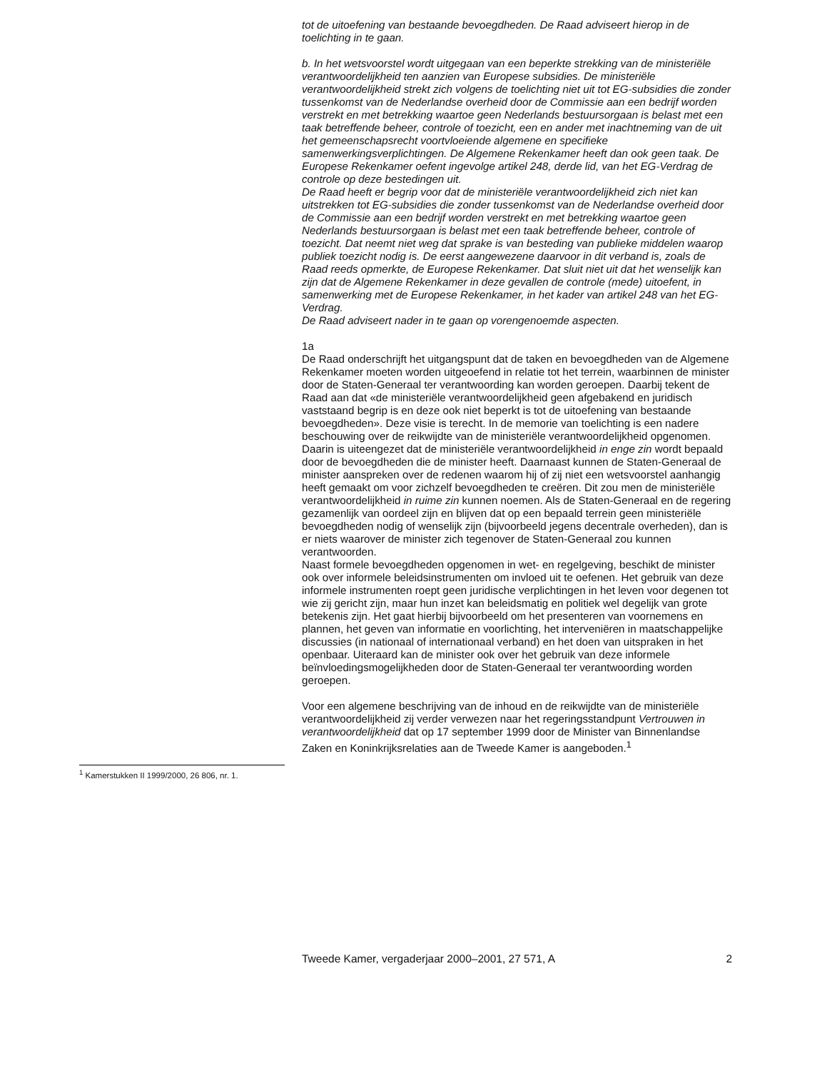tot de uitoefening van bestaande bevoegdheden. De Raad adviseert hierop in de toelichting in te gaan.
b. In het wetsvoorstel wordt uitgegaan van een beperkte strekking van de ministeriële verantwoordelijkheid ten aanzien van Europese subsidies. De ministeriële verantwoordelijkheid strekt zich volgens de toelichting niet uit tot EG-subsidies die zonder tussenkomst van de Nederlandse overheid door de Commissie aan een bedrijf worden verstrekt en met betrekking waartoe geen Nederlands bestuursorgaan is belast met een taak betreffende beheer, controle of toezicht, een en ander met inachtneming van de uit het gemeenschapsrecht voortvloeiende algemene en specifieke samenwerkingsverplichtingen. De Algemene Rekenkamer heeft dan ook geen taak. De Europese Rekenkamer oefent ingevolge artikel 248, derde lid, van het EG-Verdrag de controle op deze bestedingen uit.
De Raad heeft er begrip voor dat de ministeriële verantwoordelijkheid zich niet kan uitstrekken tot EG-subsidies die zonder tussenkomst van de Nederlandse overheid door de Commissie aan een bedrijf worden verstrekt en met betrekking waartoe geen Nederlands bestuursorgaan is belast met een taak betreffende beheer, controle of toezicht. Dat neemt niet weg dat sprake is van besteding van publieke middelen waarop publiek toezicht nodig is. De eerst aangewezene daarvoor in dit verband is, zoals de Raad reeds opmerkte, de Europese Rekenkamer. Dat sluit niet uit dat het wenselijk kan zijn dat de Algemene Rekenkamer in deze gevallen de controle (mede) uitoefent, in samenwerking met de Europese Rekenkamer, in het kader van artikel 248 van het EG-Verdrag.
De Raad adviseert nader in te gaan op vorengenoemde aspecten.
1a
De Raad onderschrijft het uitgangspunt dat de taken en bevoegdheden van de Algemene Rekenkamer moeten worden uitgeoefend in relatie tot het terrein, waarbinnen de minister door de Staten-Generaal ter verantwoording kan worden geroepen. Daarbij tekent de Raad aan dat «de ministeriële verantwoordelijkheid geen afgebakend en juridisch vaststaand begrip is en deze ook niet beperkt is tot de uitoefening van bestaande bevoegdheden». Deze visie is terecht. In de memorie van toelichting is een nadere beschouwing over de reikwijdte van de ministeriële verantwoordelijkheid opgenomen. Daarin is uiteengezet dat de ministeriële verantwoordelijkheid in enge zin wordt bepaald door de bevoegdheden die de minister heeft. Daarnaast kunnen de Staten-Generaal de minister aanspreken over de redenen waarom hij of zij niet een wetsvoorstel aanhangig heeft gemaakt om voor zichzelf bevoegdheden te creëren. Dit zou men de ministeriële verantwoordelijkheid in ruime zin kunnen noemen. Als de Staten-Generaal en de regering gezamenlijk van oordeel zijn en blijven dat op een bepaald terrein geen ministeriële bevoegdheden nodig of wenselijk zijn (bijvoorbeeld jegens decentrale overheden), dan is er niets waarover de minister zich tegenover de Staten-Generaal zou kunnen verantwoorden.
Naast formele bevoegdheden opgenomen in wet- en regelgeving, beschikt de minister ook over informele beleidsinstrumenten om invloed uit te oefenen. Het gebruik van deze informele instrumenten roept geen juridische verplichtingen in het leven voor degenen tot wie zij gericht zijn, maar hun inzet kan beleidsmatig en politiek wel degelijk van grote betekenis zijn. Het gaat hierbij bijvoorbeeld om het presenteren van voornemens en plannen, het geven van informatie en voorlichting, het interveniëren in maatschappelijke discussies (in nationaal of internationaal verband) en het doen van uitspraken in het openbaar. Uiteraard kan de minister ook over het gebruik van deze informele beïnvloedingsmogelijkheden door de Staten-Generaal ter verantwoording worden geroepen.
Voor een algemene beschrijving van de inhoud en de reikwijdte van de ministeriële verantwoordelijkheid zij verder verwezen naar het regeringsstandpunt Vertrouwen in verantwoordelijkheid dat op 17 september 1999 door de Minister van Binnenlandse Zaken en Koninkrijksrelaties aan de Tweede Kamer is aangeboden.<sup>1</sup>
<sup>1</sup> Kamerstukken II 1999/2000, 26 806, nr. 1.
Tweede Kamer, vergaderjaar 2000–2001, 27 571, A 2